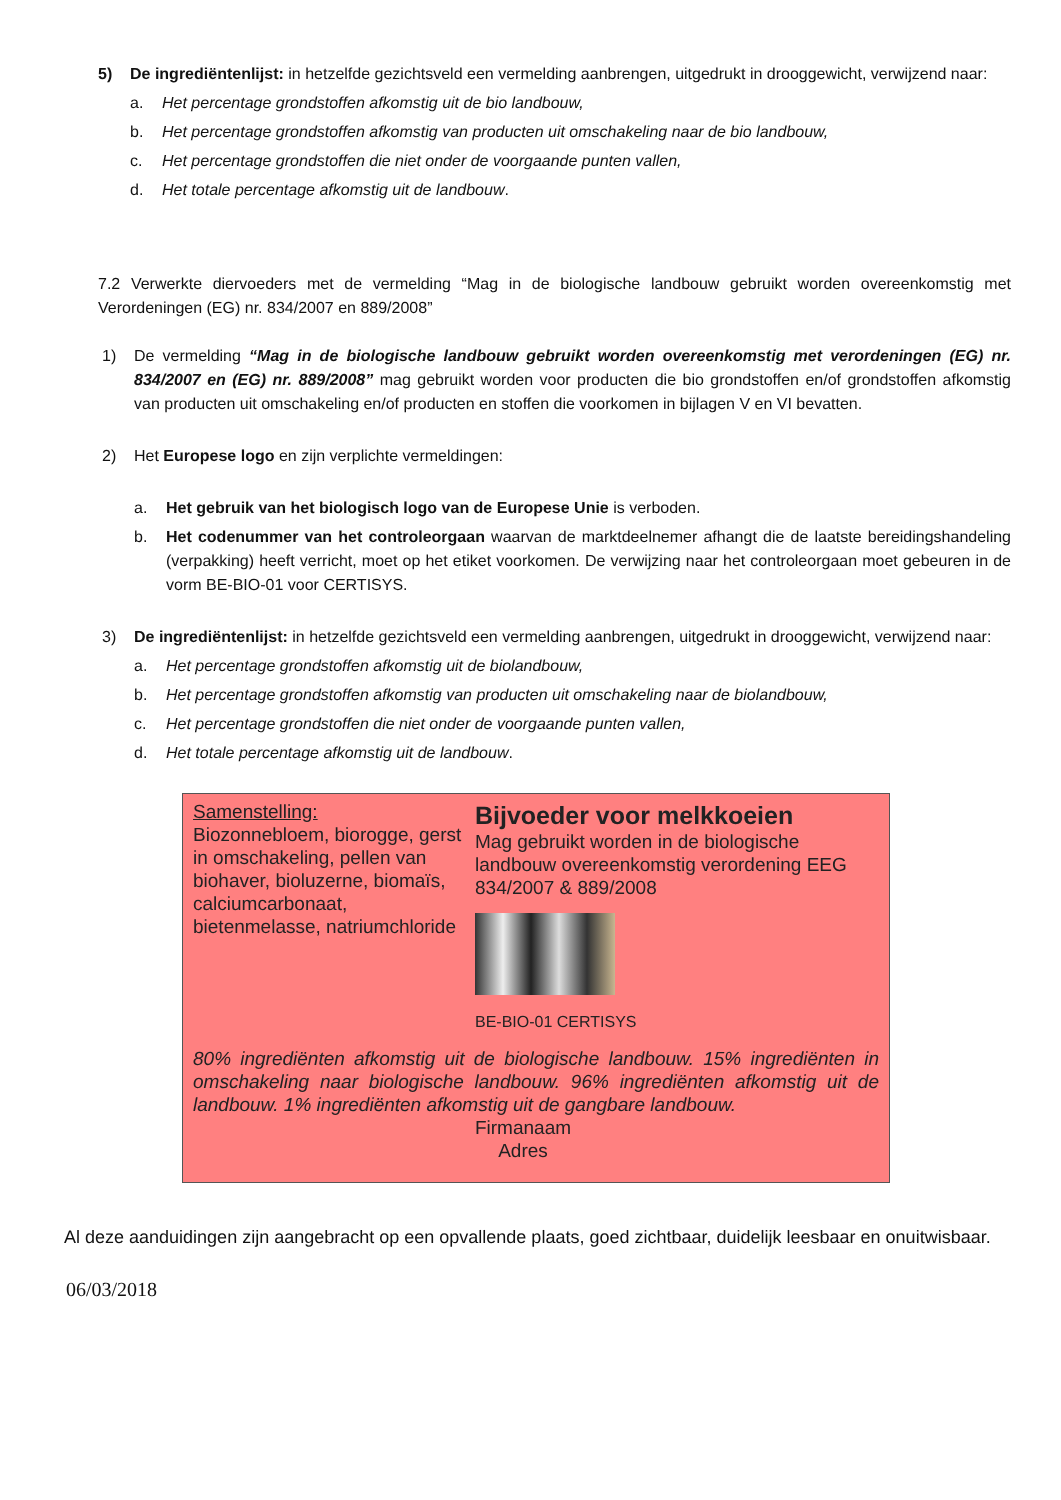5) De ingrediëntenlijst: in hetzelfde gezichtsveld een vermelding aanbrengen, uitgedrukt in drooggewicht, verwijzend naar:
a. Het percentage grondstoffen afkomstig uit de bio landbouw,
b. Het percentage grondstoffen afkomstig van producten uit omschakeling naar de bio landbouw,
c. Het percentage grondstoffen die niet onder de voorgaande punten vallen,
d. Het totale percentage afkomstig uit de landbouw.
7.2 Verwerkte diervoeders met de vermelding “Mag in de biologische landbouw gebruikt worden overeenkomstig met Verordeningen (EG) nr. 834/2007 en 889/2008”
1) De vermelding “Mag in de biologische landbouw gebruikt worden overeenkomstig met verordeningen (EG) nr. 834/2007 en (EG) nr. 889/2008” mag gebruikt worden voor producten die bio grondstoffen en/of grondstoffen afkomstig van producten uit omschakeling en/of producten en stoffen die voorkomen in bijlagen V en VI bevatten.
2) Het Europese logo en zijn verplichte vermeldingen:
a. Het gebruik van het biologisch logo van de Europese Unie is verboden.
b. Het codenummer van het controleorgaan waarvan de marktdeelnemer afhangt die de laatste bereidingshandeling (verpakking) heeft verricht, moet op het etiket voorkomen. De verwijzing naar het controleorgaan moet gebeuren in de vorm BE-BIO-01 voor CERTISYS.
3) De ingrediëntenlijst: in hetzelfde gezichtsveld een vermelding aanbrengen, uitgedrukt in drooggewicht, verwijzend naar:
a. Het percentage grondstoffen afkomstig uit de biolandbouw,
b. Het percentage grondstoffen afkomstig van producten uit omschakeling naar de biolandbouw,
c. Het percentage grondstoffen die niet onder de voorgaande punten vallen,
d. Het totale percentage afkomstig uit de landbouw.
Samenstelling:
Biozonnebloem, biorogge, gerst in omschakeling, pellen van biohaver, bioluzerne, biomaïs, calciumcarbonaat, bietenmelasse, natriumchloride
Bijvoeder voor melkkoeien
Mag gebruikt worden in de biologische landbouw overeenkomstig verordening EEG 834/2007 & 889/2008
BE-BIO-01 CERTISYS
80% ingrediënten afkomstig uit de biologische landbouw. 15% ingrediënten in omschakeling naar biologische landbouw. 96% ingrediënten afkomstig uit de landbouw. 1% ingrediënten afkomstig uit de gangbare landbouw.
Firmanaam
Adres
Al deze aanduidingen zijn aangebracht op een opvallende plaats, goed zichtbaar, duidelijk leesbaar en onuitwisbaar.
06/03/2018